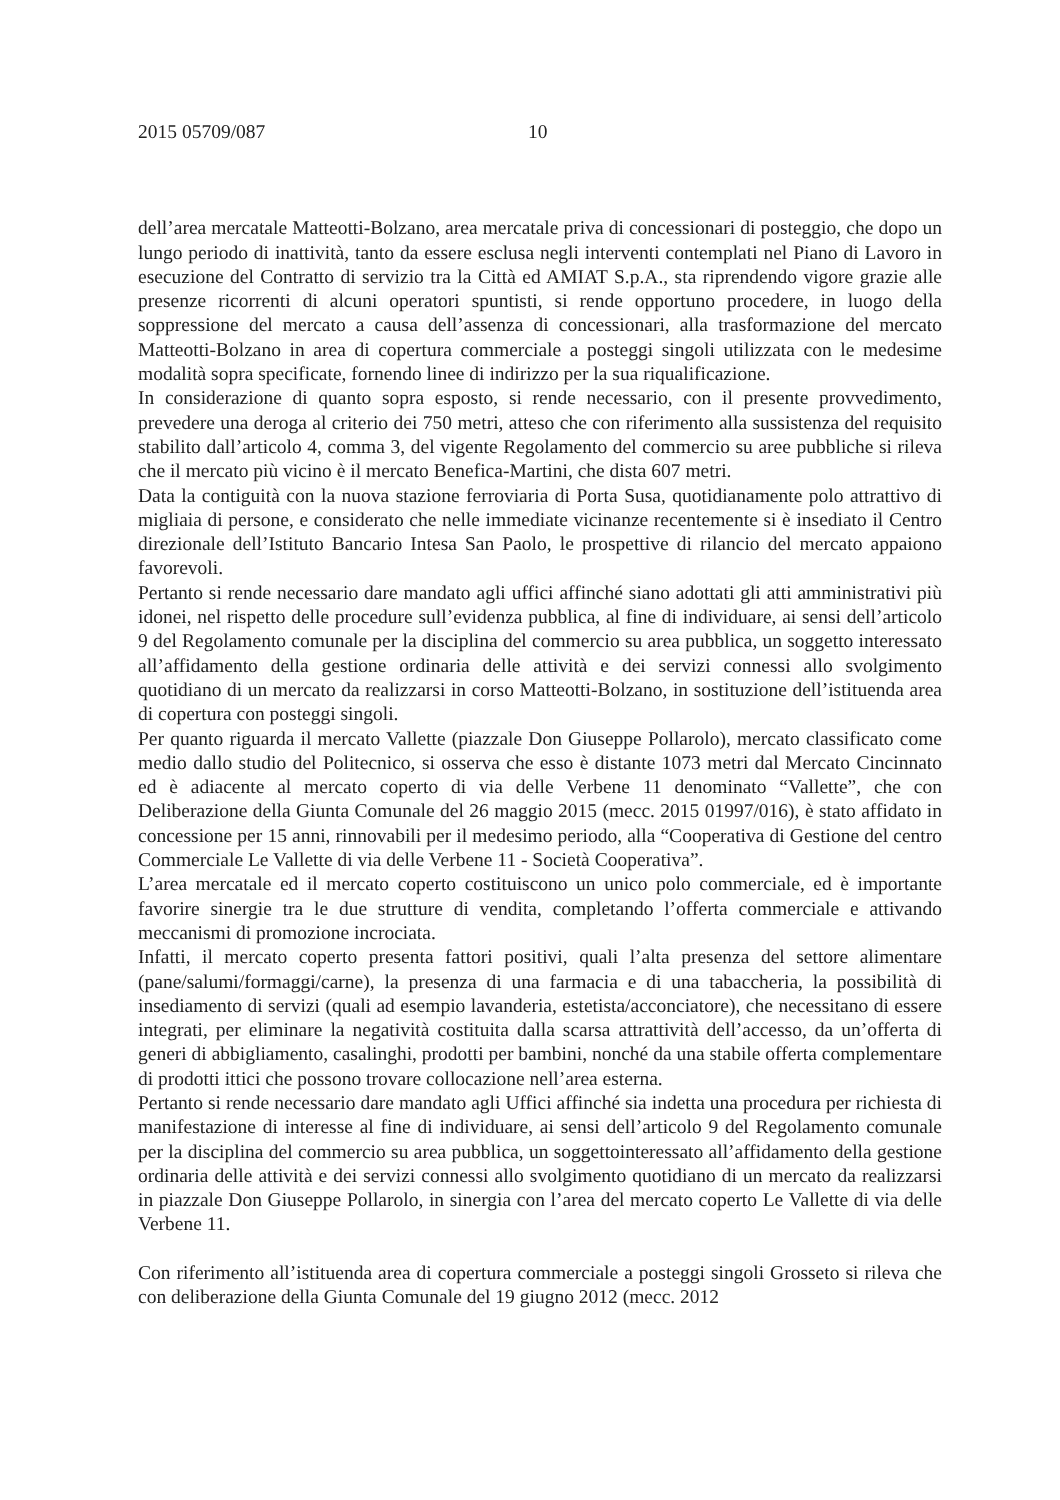2015 05709/087 10
dell’area mercatale Matteotti-Bolzano, area mercatale priva di concessionari di posteggio, che dopo un lungo periodo di inattività, tanto da essere esclusa negli interventi contemplati nel Piano di Lavoro in esecuzione del Contratto di servizio tra la Città ed AMIAT S.p.A., sta riprendendo vigore grazie alle presenze ricorrenti di alcuni operatori spuntisti, si rende opportuno procedere, in luogo della soppressione del mercato a causa dell’assenza di concessionari, alla trasformazione del mercato Matteotti-Bolzano in area di copertura commerciale a posteggi singoli utilizzata con le medesime modalità sopra specificate, fornendo linee di indirizzo per la sua riqualificazione.
In considerazione di quanto sopra esposto, si rende necessario, con il presente provvedimento, prevedere una deroga al criterio dei 750 metri, atteso che con riferimento alla sussistenza del requisito stabilito dall’articolo 4, comma 3, del vigente Regolamento del commercio su aree pubbliche si rileva che il mercato più vicino è il mercato Benefica-Martini, che dista 607 metri.
Data la contiguità con la nuova stazione ferroviaria di Porta Susa, quotidianamente polo attrattivo di migliaia di persone, e considerato che nelle immediate vicinanze recentemente si è insediato il Centro direzionale dell’Istituto Bancario Intesa San Paolo, le prospettive di rilancio del mercato appaiono favorevoli.
Pertanto si rende necessario dare mandato agli uffici affinché siano adottati gli atti amministrativi più idonei, nel rispetto delle procedure sull’evidenza pubblica, al fine di individuare, ai sensi dell’articolo 9 del Regolamento comunale per la disciplina del commercio su area pubblica, un soggetto interessato all’affidamento della gestione ordinaria delle attività e dei servizi connessi allo svolgimento quotidiano di un mercato da realizzarsi in corso Matteotti-Bolzano, in sostituzione dell’istituenda area di copertura con posteggi singoli.
Per quanto riguarda il mercato Vallette (piazzale Don Giuseppe Pollarolo), mercato classificato come medio dallo studio del Politecnico, si osserva che esso è distante 1073 metri dal Mercato Cincinnato ed è adiacente al mercato coperto di via delle Verbene 11 denominato “Vallette”, che con Deliberazione della Giunta Comunale del 26 maggio 2015 (mecc. 2015 01997/016), è stato affidato in concessione per 15 anni, rinnovabili per il medesimo periodo, alla “Cooperativa di Gestione del centro Commerciale Le Vallette di via delle Verbene 11 - Società Cooperativa”.
L’area mercatale ed il mercato coperto costituiscono un unico polo commerciale, ed è importante favorire sinergie tra le due strutture di vendita, completando l’offerta commerciale e attivando meccanismi di promozione incrociata.
Infatti, il mercato coperto presenta fattori positivi, quali l’alta presenza del settore alimentare (pane/salumi/formaggi/carne), la presenza di una farmacia e di una tabaccheria, la possibilità di insediamento di servizi (quali ad esempio lavanderia, estetista/acconciatore), che necessitano di essere integrati, per eliminare la negatività costituita dalla scarsa attrattività dell’accesso, da un’offerta di generi di abbigliamento, casalinghi, prodotti per bambini, nonché da una stabile offerta complementare di prodotti ittici che possono trovare collocazione nell’area esterna.
Pertanto si rende necessario dare mandato agli Uffici affinché sia indetta una procedura per richiesta di manifestazione di interesse al fine di individuare, ai sensi dell’articolo 9 del Regolamento comunale per la disciplina del commercio su area pubblica, un soggettointeressato all’affidamento della gestione ordinaria delle attività e dei servizi connessi allo svolgimento quotidiano di un mercato da realizzarsi in piazzale Don Giuseppe Pollarolo, in sinergia con l’area del mercato coperto Le Vallette di via delle Verbene 11.
Con riferimento all’istituenda area di copertura commerciale a posteggi singoli Grosseto si rileva che con deliberazione della Giunta Comunale del 19 giugno 2012 (mecc. 2012